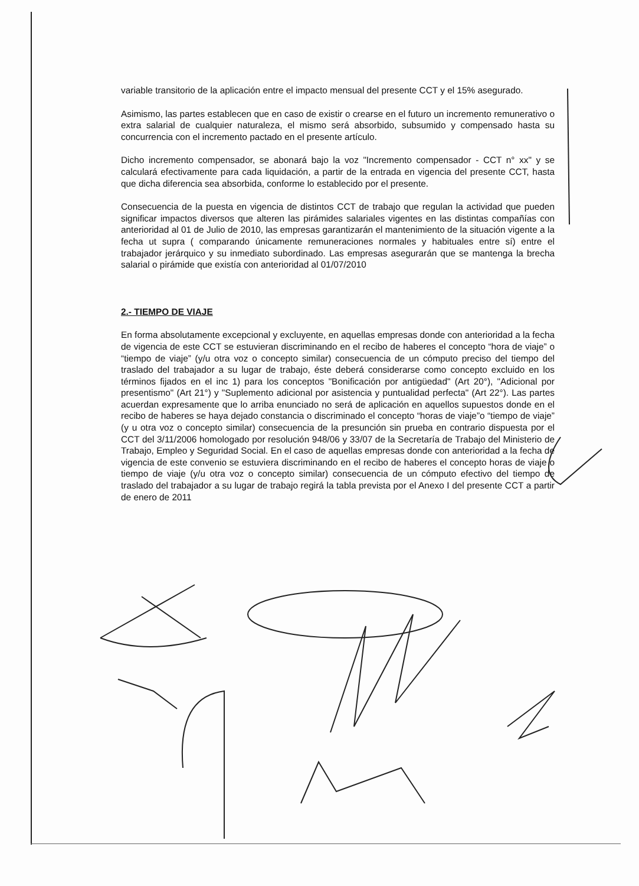variable transitorio de la aplicación entre el impacto mensual del presente CCT y el 15% asegurado.
Asimismo, las partes establecen que en caso de existir o crearse en el futuro un incremento remunerativo o extra salarial de cualquier naturaleza, el mismo será absorbido, subsumido y compensado hasta su concurrencia con el incremento pactado en el presente artículo.
Dicho incremento compensador, se abonará bajo la voz "Incremento compensador - CCT n° xx" y se calculará efectivamente para cada liquidación, a partir de la entrada en vigencia del presente CCT, hasta que dicha diferencia sea absorbida, conforme lo establecido por el presente.
Consecuencia de la puesta en vigencia de distintos CCT de trabajo que regulan la actividad que pueden significar impactos diversos que alteren las pirámides salariales vigentes en las distintas compañías con anterioridad al 01 de Julio de 2010, las empresas garantizarán el mantenimiento de la situación vigente a la fecha ut supra ( comparando únicamente remuneraciones normales y habituales entre sí) entre el trabajador jerárquico y su inmediato subordinado. Las empresas asegurarán que se mantenga la brecha salarial o pirámide que existía con anterioridad al 01/07/2010
2.- TIEMPO DE VIAJE
En forma absolutamente excepcional y excluyente, en aquellas empresas donde con anterioridad a la fecha de vigencia de este CCT se estuvieran discriminando en el recibo de haberes el concepto “hora de viaje” o “tiempo de viaje” (y/u otra voz o concepto similar) consecuencia de un cómputo preciso del tiempo del traslado del trabajador a su lugar de trabajo, éste deberá considerarse como concepto excluido en los términos fijados en el inc 1) para los conceptos "Bonificación por antigüedad" (Art 20°), "Adicional por presentismo" (Art 21°) y "Suplemento adicional por asistencia y puntualidad perfecta" (Art 22°). Las partes acuerdan expresamente que lo arriba enunciado no será de aplicación en aquellos supuestos donde en el recibo de haberes se haya dejado constancia o discriminado el concepto “horas de viaje”o “tiempo de viaje” (y u otra voz o concepto similar) consecuencia de la presunción sin prueba en contrario dispuesta por el CCT del 3/11/2006 homologado por resolución 948/06 y 33/07 de la Secretaría de Trabajo del Ministerio de Trabajo, Empleo y Seguridad Social. En el caso de aquellas empresas donde con anterioridad a la fecha de vigencia de este convenio se estuviera discriminando en el recibo de haberes el concepto horas de viaje o tiempo de viaje (y/u otra voz o concepto similar) consecuencia de un cómputo efectivo del tiempo de traslado del trabajador a su lugar de trabajo regirá la tabla prevista por el Anexo I del presente CCT a partir de enero de 2011